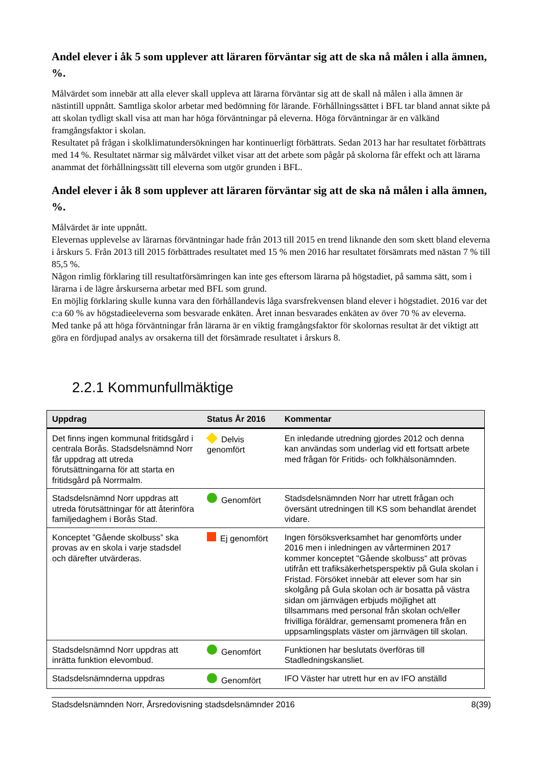Andel elever i åk 5 som upplever att läraren förväntar sig att de ska nå målen i alla ämnen, %.
Målvärdet som innebär att alla elever skall uppleva att lärarna förväntar sig att de skall nå målen i alla ämnen är nästintill uppnått. Samtliga skolor arbetar med bedömning för lärande. Förhållningssättet i BFL tar bland annat sikte på att skolan tydligt skall visa att man har höga förväntningar på eleverna. Höga förväntningar är en välkänd framgångsfaktor i skolan.
Resultatet på frågan i skolklimatundersökningen har kontinuerligt förbättrats. Sedan 2013 har har resultatet förbättrats med 14 %. Resultatet närmar sig målvärdet vilket visar att det arbete som pågår på skolorna får effekt och att lärarna anammat det förhållningssätt till eleverna som utgör grunden i BFL.
Andel elever i åk 8 som upplever att läraren förväntar sig att de ska nå målen i alla ämnen, %.
Målvärdet är inte uppnått.
Elevernas upplevelse av lärarnas förväntningar hade från 2013 till 2015 en trend liknande den som skett bland eleverna i årskurs 5. Från 2013 till 2015 förbättrades resultatet med 15 % men 2016 har resultatet försämrats med nästan 7 % till 85,5 %.
Någon rimlig förklaring till resultatförsämringen kan inte ges eftersom lärarna på högstadiet, på samma sätt, som i lärarna i de lägre årskurserna arbetar med BFL som grund.
En möjlig förklaring skulle kunna vara den förhållandevis låga svarsfrekvensen bland elever i högstadiet. 2016 var det c:a 60 % av högstadieeleverna som besvarade enkäten. Året innan besvarades enkäten av över 70 % av eleverna.
Med tanke på att höga förväntningar från lärarna är en viktig framgångsfaktor för skolornas resultat är det viktigt att göra en fördjupad analys av orsakerna till det försämrade resultatet i årskurs 8.
2.2.1 Kommunfullmäktige
| Uppdrag | Status År 2016 | Kommentar |
| --- | --- | --- |
| Det finns ingen kommunal fritidsgård i centrala Borås. Stadsdelsnämnd Norr får uppdrag att utreda förutsättningarna för att starta en fritidsgård på Norrmalm. | Delvis genomfört | En inledande utredning gjordes 2012 och denna kan användas som underlag vid ett fortsatt arbete med frågan för Fritids- och folkhälsonämnden. |
| Stadsdelsnämnd Norr uppdras att utreda förutsättningar för att återinföra familjedaghem i Borås Stad. | Genomfört | Stadsdelsnämnden Norr har utrett frågan och översänt utredningen till KS som behandlat ärendet vidare. |
| Konceptet ”Gående skolbuss” ska provas av en skola i varje stadsdel och därefter utvärderas. | Ej genomfört | Ingen försöksverksamhet har genomförts under 2016 men i inledningen av vårterminen 2017 kommer konceptet "Gående skolbuss" att prövas utifrån ett trafiksäkerhetsperspektiv på Gula skolan i Fristad. Försöket innebär att elever som har sin skolgång på Gula skolan och är bosatta på västra sidan om järnvägen erbjuds möjlighet att tillsammans med personal från skolan och/eller frivilliga föräldrar, gemensamt promenera från en uppsamlingsplats väster om järnvägen till skolan. |
| Stadsdelsnämnd Norr uppdras att inrätta funktion elevombud. | Genomfört | Funktionen har beslutats överföras till Stadledningskansliet. |
| Stadsdelsnämnderna uppdras | Genomfört | IFO Väster har utrett hur en av IFO anställd |
Stadsdelsnämnden Norr, Årsredovisning stadsdelsnämnder 2016 8(39)